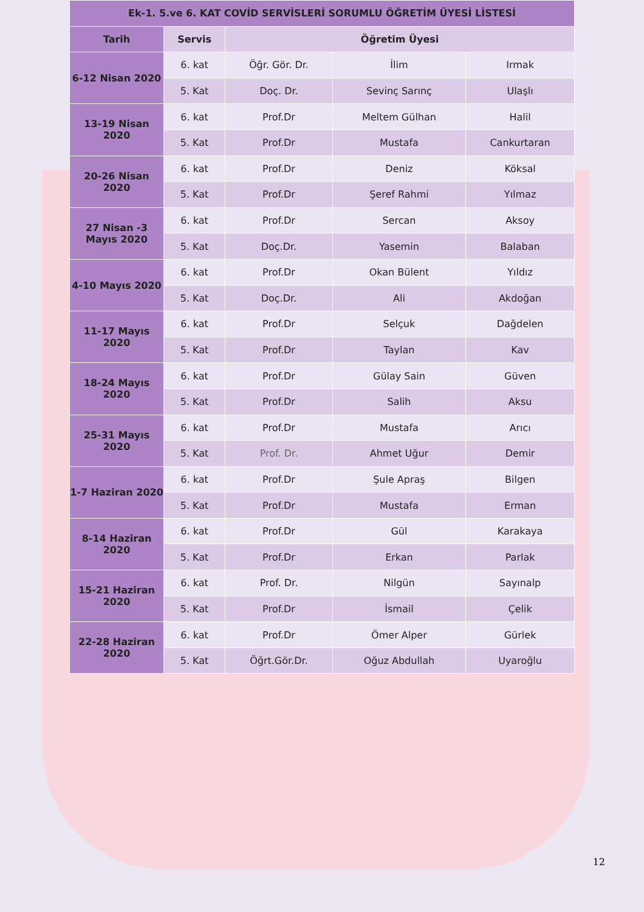| Ek-1. 5.ve 6. KAT COVİD SERVİSLERİ SORUMLU ÖĞRETİM ÜYESİ LİSTESİ | | | | |
| --- | --- | --- | --- | --- |
| Tarih | Servis | Öğretim Üyesi | | |
| 6-12 Nisan 2020 | 6. kat | Öğr. Gör. Dr. | İlim | Irmak |
| | 5. Kat | Doç. Dr. | Sevinç Sarınç | Ulaşlı |
| 13-19 Nisan 2020 | 6. kat | Prof.Dr | Meltem Gülhan | Halil |
| | 5. Kat | Prof.Dr | Mustafa | Cankurtaran |
| 20-26 Nisan 2020 | 6. kat | Prof.Dr | Deniz | Köksal |
| | 5. Kat | Prof.Dr | Şeref Rahmi | Yılmaz |
| 27 Nisan -3 Mayıs 2020 | 6. kat | Prof.Dr | Sercan | Aksoy |
| | 5. Kat | Doç.Dr. | Yasemin | Balaban |
| 4-10 Mayıs 2020 | 6. kat | Prof.Dr | Okan Bülent | Yıldız |
| | 5. Kat | Doç.Dr. | Ali | Akdoğan |
| 11-17 Mayıs 2020 | 6. kat | Prof.Dr | Selçuk | Dağdelen |
| | 5. Kat | Prof.Dr | Taylan | Kav |
| 18-24 Mayıs 2020 | 6. kat | Prof.Dr | Gülay Sain | Güven |
| | 5. Kat | Prof.Dr | Salih | Aksu |
| 25-31 Mayıs 2020 | 6. kat | Prof.Dr | Mustafa | Arıcı |
| | 5. Kat | Prof. Dr. | Ahmet Uğur | Demir |
| 1-7 Haziran 2020 | 6. kat | Prof.Dr | Şule Apraş | Bilgen |
| | 5. Kat | Prof.Dr | Mustafa | Erman |
| 8-14 Haziran 2020 | 6. kat | Prof.Dr | Gül | Karakaya |
| | 5. Kat | Prof.Dr | Erkan | Parlak |
| 15-21 Haziran 2020 | 6. kat | Prof. Dr. | Nilgün | Sayınalp |
| | 5. Kat | Prof.Dr | İsmail | Çelik |
| 22-28 Haziran 2020 | 6. kat | Prof.Dr | Ömer Alper | Gürlek |
| | 5. Kat | Öğrt.Gör.Dr. | Oğuz Abdullah | Uyaroğlu |
12